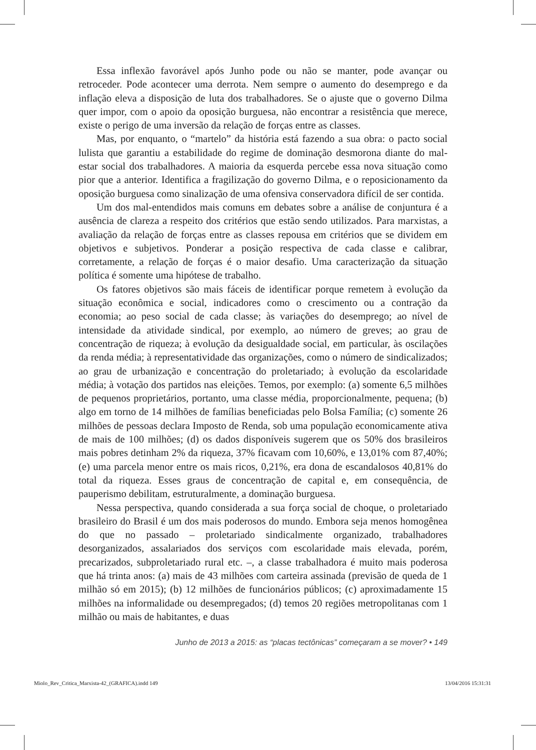Essa inflexão favorável após Junho pode ou não se manter, pode avançar ou retroceder. Pode acontecer uma derrota. Nem sempre o aumento do desemprego e da inflação eleva a disposição de luta dos trabalhadores. Se o ajuste que o governo Dilma quer impor, com o apoio da oposição burguesa, não encontrar a resistência que merece, existe o perigo de uma inversão da relação de forças entre as classes.
Mas, por enquanto, o “martelo” da história está fazendo a sua obra: o pacto social lulista que garantiu a estabilidade do regime de dominação desmorona diante do mal-estar social dos trabalhadores. A maioria da esquerda percebe essa nova situação como pior que a anterior. Identifica a fragilização do governo Dilma, e o reposicionamento da oposição burguesa como sinalização de uma ofensiva conservadora difícil de ser contida.
Um dos mal-entendidos mais comuns em debates sobre a análise de conjuntura é a ausência de clareza a respeito dos critérios que estão sendo utilizados. Para marxistas, a avaliação da relação de forças entre as classes repousa em critérios que se dividem em objetivos e subjetivos. Ponderar a posição respectiva de cada classe e calibrar, corretamente, a relação de forças é o maior desafio. Uma caracterização da situação política é somente uma hipótese de trabalho.
Os fatores objetivos são mais fáceis de identificar porque remetem à evolução da situação econômica e social, indicadores como o crescimento ou a contração da economia; ao peso social de cada classe; às variações do desemprego; ao nível de intensidade da atividade sindical, por exemplo, ao número de greves; ao grau de concentração de riqueza; à evolução da desigualdade social, em particular, às oscilações da renda média; à representatividade das organizações, como o número de sindicalizados; ao grau de urbanização e concentração do proletariado; à evolução da escolaridade média; à votação dos partidos nas eleições. Temos, por exemplo: (a) somente 6,5 milhões de pequenos proprietários, portanto, uma classe média, proporcionalmente, pequena; (b) algo em torno de 14 milhões de famílias beneficiadas pelo Bolsa Família; (c) somente 26 milhões de pessoas declara Imposto de Renda, sob uma população economicamente ativa de mais de 100 milhões; (d) os dados disponíveis sugerem que os 50% dos brasileiros mais pobres detinham 2% da riqueza, 37% ficavam com 10,60%, e 13,01% com 87,40%; (e) uma parcela menor entre os mais ricos, 0,21%, era dona de escandalosos 40,81% do total da riqueza. Esses graus de concentração de capital e, em consequência, de pauperismo debilitam, estruturalmente, a dominação burguesa.
Nessa perspectiva, quando considerada a sua força social de choque, o proletariado brasileiro do Brasil é um dos mais poderosos do mundo. Embora seja menos homogênea do que no passado – proletariado sindicalmente organizado, trabalhadores desorganizados, assalariados dos serviços com escolaridade mais elevada, porém, precarizados, subproletariado rural etc. –, a classe trabalhadora é muito mais poderosa que há trinta anos: (a) mais de 43 milhões com carteira assinada (previsão de queda de 1 milhão só em 2015); (b) 12 milhões de funcionários públicos; (c) aproximadamente 15 milhões na informalidade ou desempregados; (d) temos 20 regiões metropolitanas com 1 milhão ou mais de habitantes, e duas
Junho de 2013 a 2015: as “placas tectônicas” começaram a se mover? • 149
Miolo_Rev_Critica_Marxista-42_(GRAFICA).indd 149
13/04/2016 15:31:31